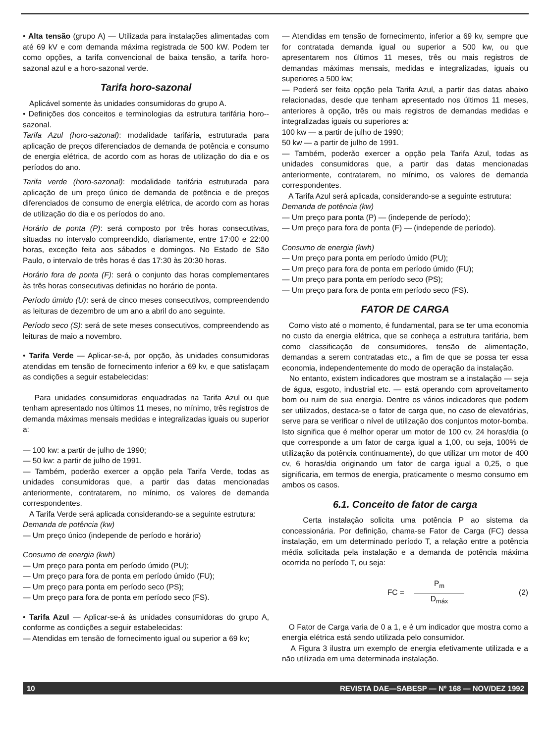• Alta tensão (grupo A) — Utilizada para instalações alimentadas com até 69 kV e com demanda máxima registrada de 500 kW. Podem ter como opções, a tarifa convencional de baixa tensão, a tarifa horo-sazonal azul e a horo-sazonal verde.
Tarifa horo-sazonal
Aplicável somente às unidades consumidoras do grupo A.
• Definições dos conceitos e terminologias da estrutura tarifária horo--sazonal.
Tarifa Azul (horo-sazonal): modalidade tarifária, estruturada para aplicação de preços diferenciados de demanda de potência e consumo de energia elétrica, de acordo com as horas de utilização do dia e os períodos do ano.
Tarifa verde (horo-sazonal): modalidade tarifária estruturada para aplicação de um preço único de demanda de potência e de preços diferenciados de consumo de energia elétrica, de acordo com as horas de utilização do dia e os períodos do ano.
Horário de ponta (P): será composto por três horas consecutivas, situadas no intervalo compreendido, diariamente, entre 17:00 e 22:00 horas, exceção feita aos sábados e domingos. No Estado de São Paulo, o intervalo de três horas é das 17:30 às 20:30 horas.
Horário fora de ponta (F): será o conjunto das horas complementares às três horas consecutivas definidas no horário de ponta.
Período úmido (U): será de cinco meses consecutivos, compreendendo as leituras de dezembro de um ano a abril do ano seguinte.
Período seco (S): será de sete meses consecutivos, compreendendo as leituras de maio a novembro.
• Tarifa Verde — Aplicar-se-á, por opção, às unidades consumidoras atendidas em tensão de fornecimento inferior a 69 kv, e que satisfaçam as condições a seguir estabelecidas:
Para unidades consumidoras enquadradas na Tarifa Azul ou que tenham apresentado nos últimos 11 meses, no mínimo, três registros de demanda máximas mensais medidas e integralizadas iguais ou superior a:
— 100 kw: a partir de julho de 1990;
— 50 kw: a partir de julho de 1991.
— Também, poderão exercer a opção pela Tarifa Verde, todas as unidades consumidoras que, a partir das datas mencionadas anteriormente, contratarem, no mínimo, os valores de demanda correspondentes.
A Tarifa Verde será aplicada considerando-se a seguinte estrutura:
Demanda de potência (kw)
— Um preço único (independe de período e horário)
Consumo de energia (kwh)
— Um preço para ponta em período úmido (PU);
— Um preço para fora de ponta em período úmido (FU);
— Um preço para ponta em período seco (PS);
— Um preço para fora de ponta em período seco (FS).
• Tarifa Azul — Aplicar-se-á às unidades consumidoras do grupo A, conforme as condições a seguir estabelecidas:
— Atendidas em tensão de fornecimento igual ou superior a 69 kv;
— Atendidas em tensão de fornecimento, inferior a 69 kv, sempre que for contratada demanda igual ou superior a 500 kw, ou que apresentarem nos últimos 11 meses, três ou mais registros de demandas máximas mensais, medidas e integralizadas, iguais ou superiores a 500 kw;
— Poderá ser feita opção pela Tarifa Azul, a partir das datas abaixo relacionadas, desde que tenham apresentado nos últimos 11 meses, anteriores à opção, três ou mais registros de demandas medidas e integralizadas iguais ou superiores a:
100 kw — a partir de julho de 1990;
50 kw — a partir de julho de 1991.
— Também, poderão exercer a opção pela Tarifa Azul, todas as unidades consumidoras que, a partir das datas mencionadas anteriormente, contratarem, no mínimo, os valores de demanda correspondentes.
A Tarifa Azul será aplicada, considerando-se a seguinte estrutura:
Demanda de potência (kw)
— Um preço para ponta (P) — (independe de período);
— Um preço para fora de ponta (F) — (independe de período).
Consumo de energia (kwh)
— Um preço para ponta em período úmido (PU);
— Um preço para fora de ponta em período úmido (FU);
— Um preço para ponta em período seco (PS);
— Um preço para fora de ponta em período seco (FS).
FATOR DE CARGA
Como visto até o momento, é fundamental, para se ter uma economia no custo da energia elétrica, que se conheça a estrutura tarifária, bem como classificação de consumidores, tensão de alimentação, demandas a serem contratadas etc., a fim de que se possa ter essa economia, independentemente do modo de operação da instalação.
No entanto, existem indicadores que mostram se a instalação — seja de água, esgoto, industrial etc. — está operando com aproveitamento bom ou ruim de sua energia. Dentre os vários indicadores que podem ser utilizados, destaca-se o fator de carga que, no caso de elevatórias, serve para se verificar o nível de utilização dos conjuntos motor-bomba. Isto significa que é melhor operar um motor de 100 cv, 24 horas/dia (o que corresponde a um fator de carga igual a 1,00, ou seja, 100% de utilização da potência continuamente), do que utilizar um motor de 400 cv, 6 horas/dia originando um fator de carga igual a 0,25, o que significaria, em termos de energia, praticamente o mesmo consumo em ambos os casos.
6.1. Conceito de fator de carga
Certa instalação solicita uma potência P ao sistema da concessionária. Por definição, chama-se Fator de Carga (FC) dessa instalação, em um determinado período T, a relação entre a potência média solicitada pela instalação e a demanda de potência máxima ocorrida no período T, ou seja:
FC =
P<sub>m</sub>
D<sub>máx</sub>
(2)
O Fator de Carga varia de 0 a 1, e é um indicador que mostra como a energia elétrica está sendo utilizada pelo consumidor.
A Figura 3 ilustra um exemplo de energia efetivamente utilizada e a não utilizada em uma determinada instalação.
10 REVISTA DAE—SABESP — Nº 168 — NOV/DEZ 1992